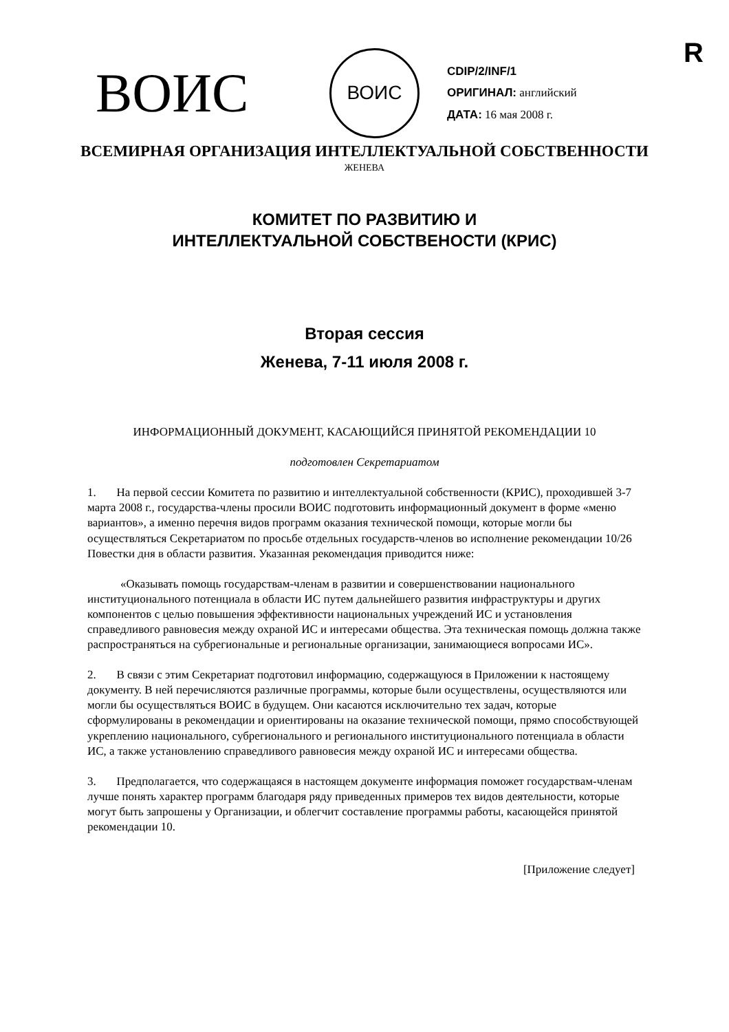R
ВОИС
ВОИС
CDIP/2/INF/1
ОРИГИНАЛ: английский
ДАТА: 16 мая 2008 г.
ВСЕМИРНАЯ ОРГАНИЗАЦИЯ ИНТЕЛЛЕКТУАЛЬНОЙ СОБСТВЕННОСТИ
ЖЕНЕВА
КОМИТЕТ ПО РАЗВИТИЮ И
ИНТЕЛЛЕКТУАЛЬНОЙ СОБСТВЕНОСТИ (КРИС)
Вторая сессия
Женева, 7-11 июля 2008 г.
ИНФОРМАЦИОННЫЙ ДОКУМЕНТ, КАСАЮЩИЙСЯ ПРИНЯТОЙ РЕКОМЕНДАЦИИ 10
подготовлен Секретариатом
1. На первой сессии Комитета по развитию и интеллектуальной собственности (КРИС), проходившей 3-7 марта 2008 г., государства-члены просили ВОИС подготовить информационный документ в форме «меню вариантов», а именно перечня видов программ оказания технической помощи, которые могли бы осуществляться Секретариатом по просьбе отдельных государств-членов во исполнение рекомендации 10/26 Повестки дня в области развития. Указанная рекомендация приводится ниже:
«Оказывать помощь государствам-членам в развитии и совершенствовании национального институционального потенциала в области ИС путем дальнейшего развития инфраструктуры и других компонентов с целью повышения эффективности национальных учреждений ИС и установления справедливого равновесия между охраной ИС и интересами общества. Эта техническая помощь должна также распространяться на субрегиональные и региональные организации, занимающиеся вопросами ИС».
2. В связи с этим Секретариат подготовил информацию, содержащуюся в Приложении к настоящему документу. В ней перечисляются различные программы, которые были осуществлены, осуществляются или могли бы осуществляться ВОИС в будущем. Они касаются исключительно тех задач, которые сформулированы в рекомендации и ориентированы на оказание технической помощи, прямо способствующей укреплению национального, субрегионального и регионального институционального потенциала в области ИС, а также установлению справедливого равновесия между охраной ИС и интересами общества.
3. Предполагается, что содержащаяся в настоящем документе информация поможет государствам-членам лучше понять характер программ благодаря ряду приведенных примеров тех видов деятельности, которые могут быть запрошены у Организации, и облегчит составление программы работы, касающейся принятой рекомендации 10.
[Приложение следует]